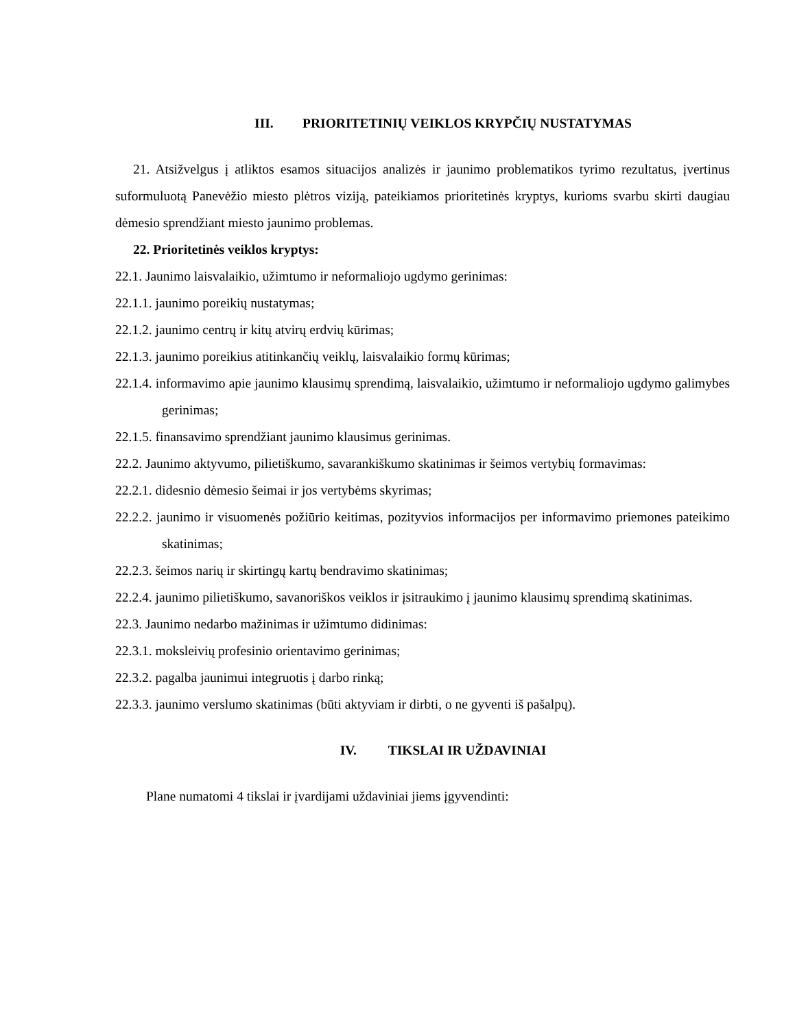III. PRIORITETINIŲ VEIKLOS KRYPČIŲ NUSTATYMAS
21. Atsižvelgus į atliktos esamos situacijos analizės ir jaunimo problematikos tyrimo rezultatus, įvertinus suformuluotą Panevėžio miesto plėtros viziją, pateikiamos prioritetinės kryptys, kurioms svarbu skirti daugiau dėmesio sprendžiant miesto jaunimo problemas.
22. Prioritetinės veiklos kryptys:
22.1. Jaunimo laisvalaikio, užimtumo ir neformaliojo ugdymo gerinimas:
22.1.1. jaunimo poreikių nustatymas;
22.1.2. jaunimo centrų ir kitų atvirų erdvių kūrimas;
22.1.3. jaunimo poreikius atitinkančių veiklų, laisvalaikio formų kūrimas;
22.1.4. informavimo apie jaunimo klausimų sprendimą, laisvalaikio, užimtumo ir neformaliojo ugdymo galimybes gerinimas;
22.1.5. finansavimo sprendžiant jaunimo klausimus gerinimas.
22.2. Jaunimo aktyvumo, pilietiškumo, savarankiškumo skatinimas ir šeimos vertybių formavimas:
22.2.1. didesnio dėmesio šeimai ir jos vertybėms skyrimas;
22.2.2. jaunimo ir visuomenės požiūrio keitimas, pozityvios informacijos per informavimo priemones pateikimo skatinimas;
22.2.3. šeimos narių ir skirtingų kartų bendravimo skatinimas;
22.2.4. jaunimo pilietiškumo, savanoriškos veiklos ir įsitraukimo į jaunimo klausimų sprendimą skatinimas.
22.3. Jaunimo nedarbo mažinimas ir užimtumo didinimas:
22.3.1. moksleivių profesinio orientavimo gerinimas;
22.3.2. pagalba jaunimui integruotis į darbo rinką;
22.3.3. jaunimo verslumo skatinimas (būti aktyviam ir dirbti, o ne gyventi iš pašalpų).
IV. TIKSLAI IR UŽDAVINIAI
Plane numatomi 4 tikslai ir įvardijami uždaviniai jiems įgyvendinti: